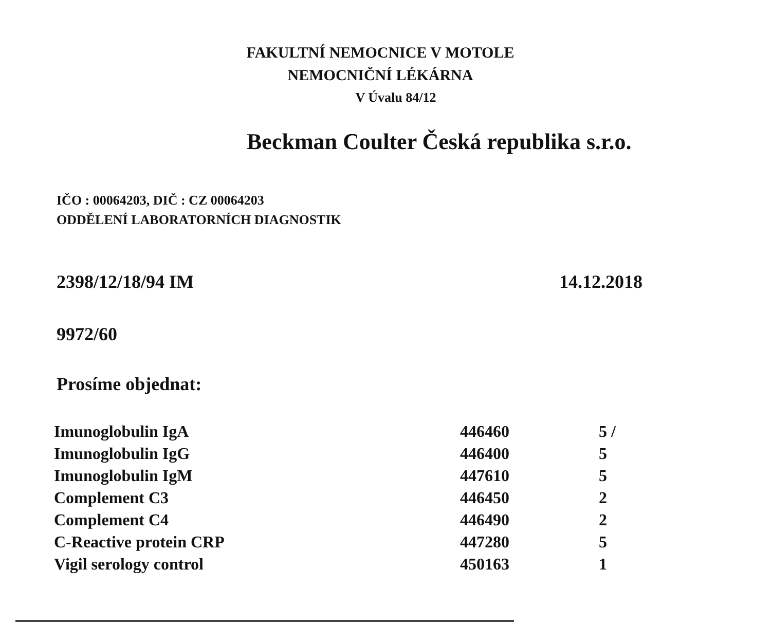FAKULTNÍ NEMOCNICE V MOTOLE
NEMOCNIČNÍ LÉKÁRNA
V Úvalu 84/12
Beckman Coulter Česká republika s.r.o.
IČO : 00064203, DIČ : CZ 00064203
ODDĚLENÍ LABORATORNÍCH DIAGNOSTIK
2398/12/18/94 IM 14.12.2018
9972/60
Prosíme objednat:
| Imunoglobulin IgA | 446460 | 5 / |
| Imunoglobulin IgG | 446400 | 5 |
| Imunoglobulin IgM | 447610 | 5 |
| Complement C3 | 446450 | 2 |
| Complement C4 | 446490 | 2 |
| C-Reactive protein CRP | 447280 | 5 |
| Vigil serology control | 450163 | 1 |